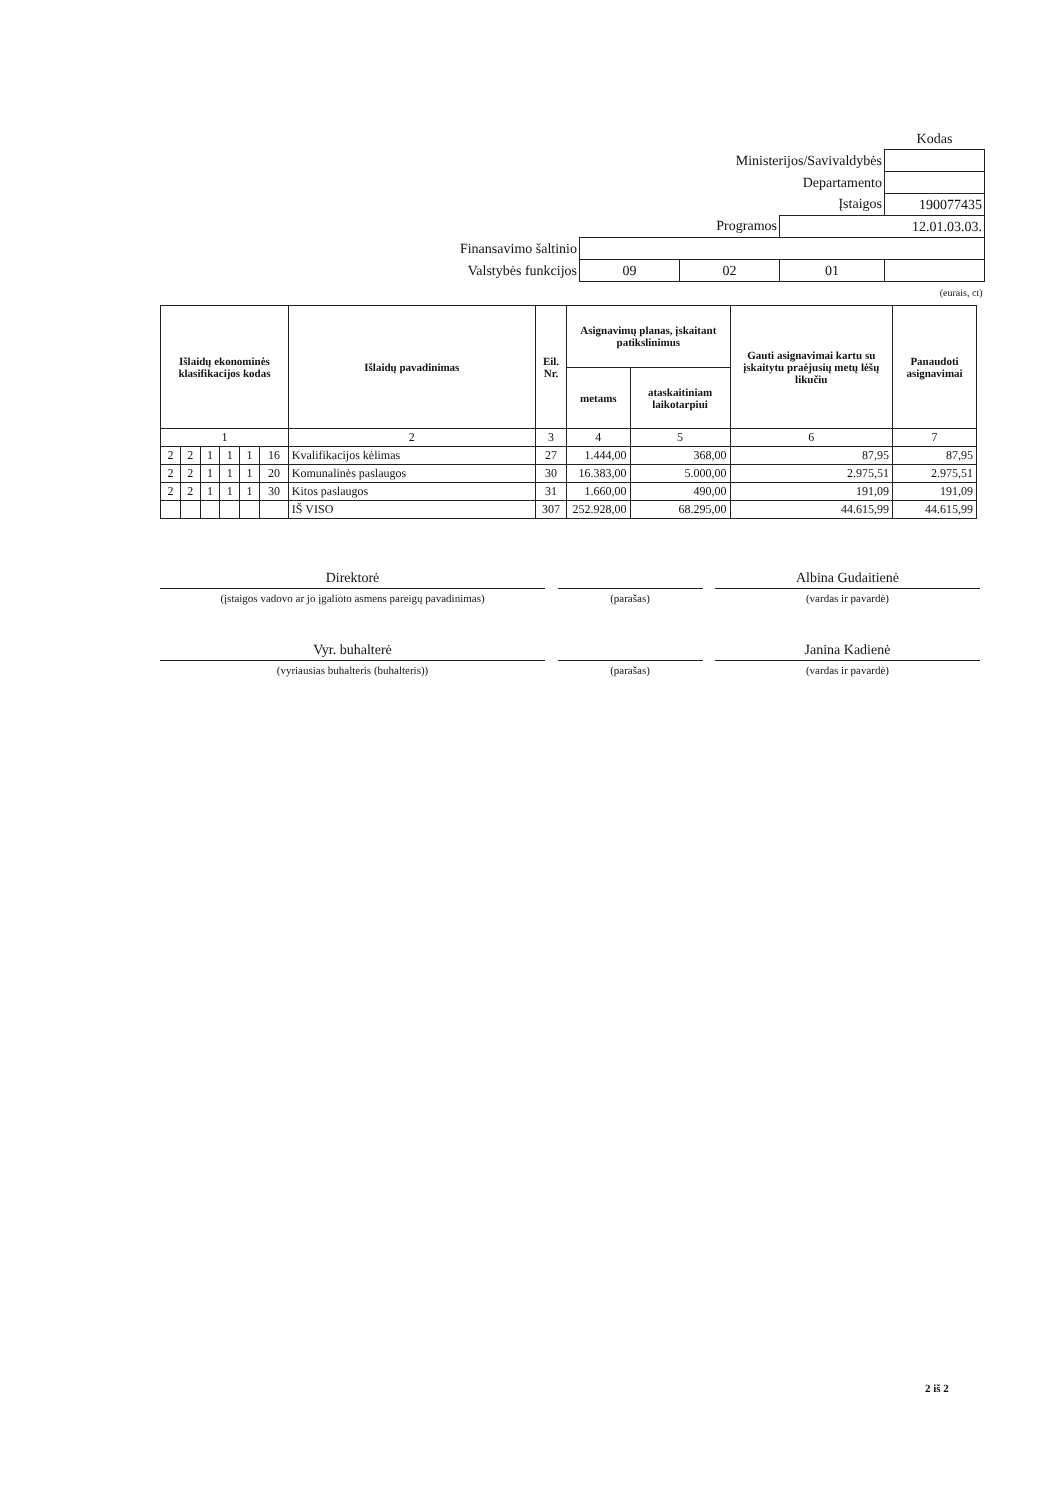| | | | | Kodas |
| Ministerijos/Savivaldybės | | | | |
| Departamento | | | | |
| Įstaigos | | | | 190077435 |
| Programos | | | 12.01.03.03. | |
| Finansavimo šaltinio | | | | |
| Valstybės funkcijos | 09 | 02 | 01 | |
| (eurais, ct) | | | | |
| Išlaidų ekonominės klasifikacijos kodas | | | | | | Išlaidų pavadinimas | Eil. Nr. | Asignavimų planas, įskaitant patikslinimus | | Gauti asignavimai kartu su įskaitytu praėjusių metų lėšų likučiu | Panaudoti asignavimai |
| --- | --- | --- | --- | --- | --- | --- | --- | --- | --- | --- | --- |
| | | | | | | | | metams | ataskaitiniam laikotarpiui | | |
| 1 | | | | | | 2 | 3 | 4 | 5 | 6 | 7 |
| 2 | 2 | 1 | 1 | 1 | 16 | Kvalifikacijos kėlimas | 27 | 1.444,00 | 368,00 | 87,95 | 87,95 |
| 2 | 2 | 1 | 1 | 1 | 20 | Komunalinės paslaugos | 30 | 16.383,00 | 5.000,00 | 2.975,51 | 2.975,51 |
| 2 | 2 | 1 | 1 | 1 | 30 | Kitos paslaugos | 31 | 1.660,00 | 490,00 | 191,09 | 191,09 |
| | | | | | | IŠ VISO | 307 | 252.928,00 | 68.295,00 | 44.615,99 | 44.615,99 |
Direktorė
(įstaigos vadovo ar jo įgalioto asmens pareigų pavadinimas)
(parašas)
Albina Gudaitienė
(vardas ir pavardė)
Vyr. buhalterė
(vyriausias buhalteris (buhalteris))
(parašas)
Janina Kadienė
(vardas ir pavardė)
2 iš 2